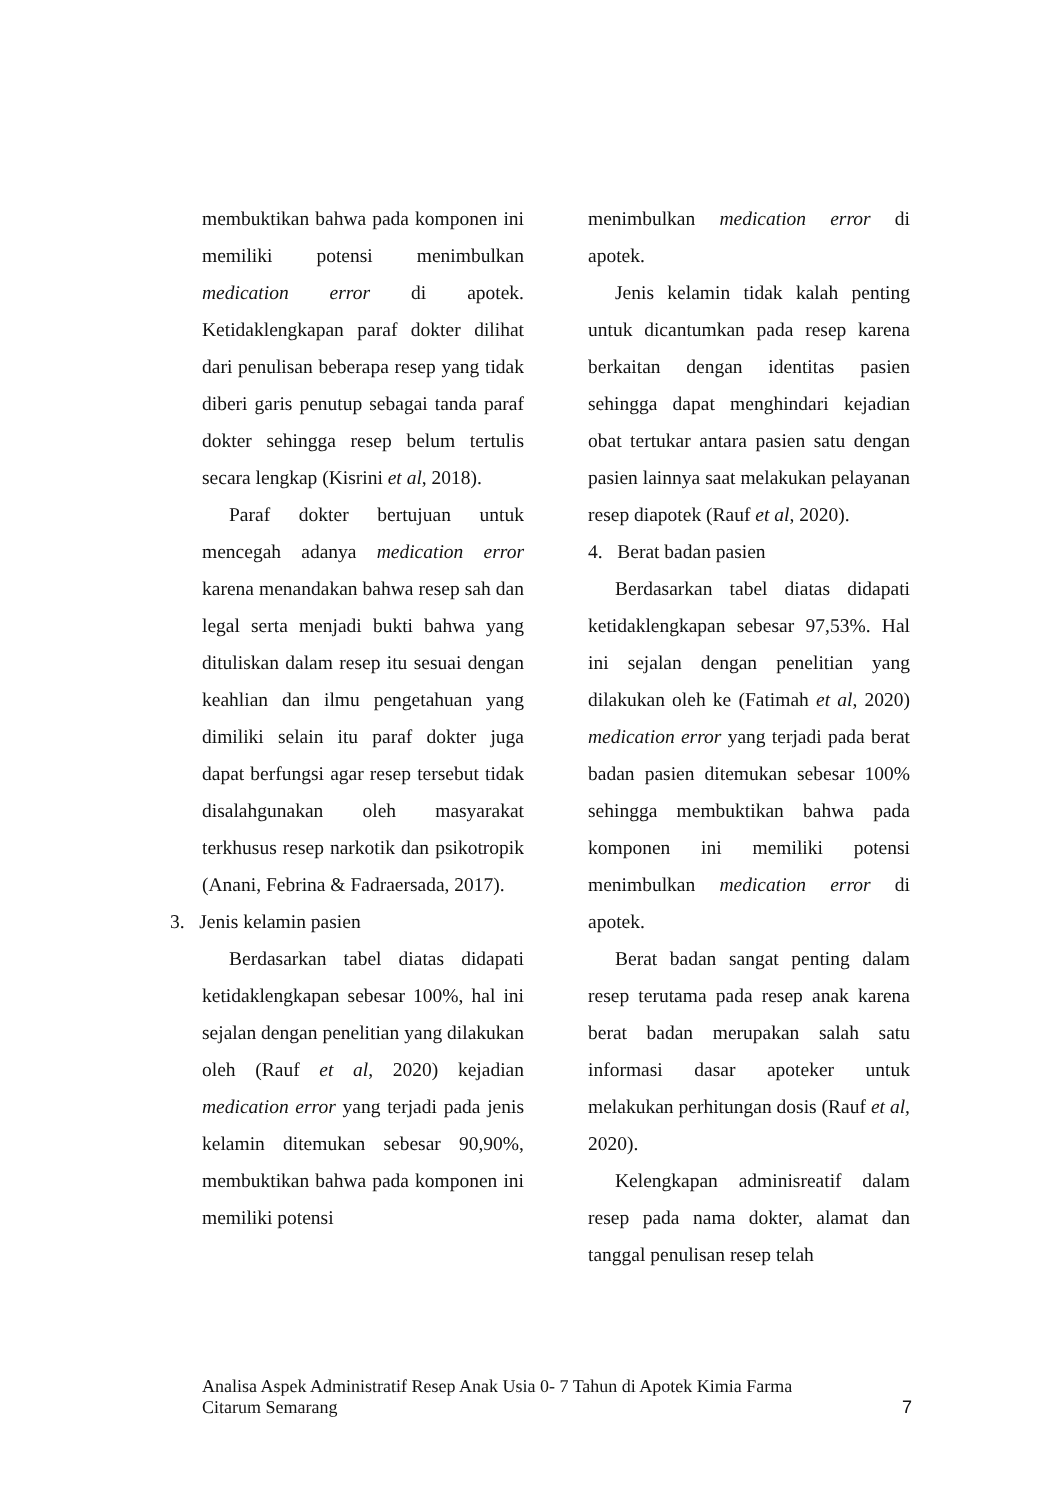membuktikan bahwa pada komponen ini memiliki potensi menimbulkan medication error di apotek. Ketidaklengkapan paraf dokter dilihat dari penulisan beberapa resep yang tidak diberi garis penutup sebagai tanda paraf dokter sehingga resep belum tertulis secara lengkap (Kisrini et al, 2018).
Paraf dokter bertujuan untuk mencegah adanya medication error karena menandakan bahwa resep sah dan legal serta menjadi bukti bahwa yang dituliskan dalam resep itu sesuai dengan keahlian dan ilmu pengetahuan yang dimiliki selain itu paraf dokter juga dapat berfungsi agar resep tersebut tidak disalahgunakan oleh masyarakat terkhusus resep narkotik dan psikotropik (Anani, Febrina & Fadraersada, 2017).
3. Jenis kelamin pasien
Berdasarkan tabel diatas didapati ketidaklengkapan sebesar 100%, hal ini sejalan dengan penelitian yang dilakukan oleh (Rauf et al, 2020) kejadian medication error yang terjadi pada jenis kelamin ditemukan sebesar 90,90%, membuktikan bahwa pada komponen ini memiliki potensi
menimbulkan medication error di apotek.
Jenis kelamin tidak kalah penting untuk dicantumkan pada resep karena berkaitan dengan identitas pasien sehingga dapat menghindari kejadian obat tertukar antara pasien satu dengan pasien lainnya saat melakukan pelayanan resep diapotek (Rauf et al, 2020).
4. Berat badan pasien
Berdasarkan tabel diatas didapati ketidaklengkapan sebesar 97,53%. Hal ini sejalan dengan penelitian yang dilakukan oleh ke (Fatimah et al, 2020) medication error yang terjadi pada berat badan pasien ditemukan sebesar 100% sehingga membuktikan bahwa pada komponen ini memiliki potensi menimbulkan medication error di apotek.
Berat badan sangat penting dalam resep terutama pada resep anak karena berat badan merupakan salah satu informasi dasar apoteker untuk melakukan perhitungan dosis (Rauf et al, 2020).
Kelengkapan adminisreatif dalam resep pada nama dokter, alamat dan tanggal penulisan resep telah
Analisa Aspek Administratif Resep Anak Usia 0- 7 Tahun di Apotek Kimia Farma
Citarum Semarang
7